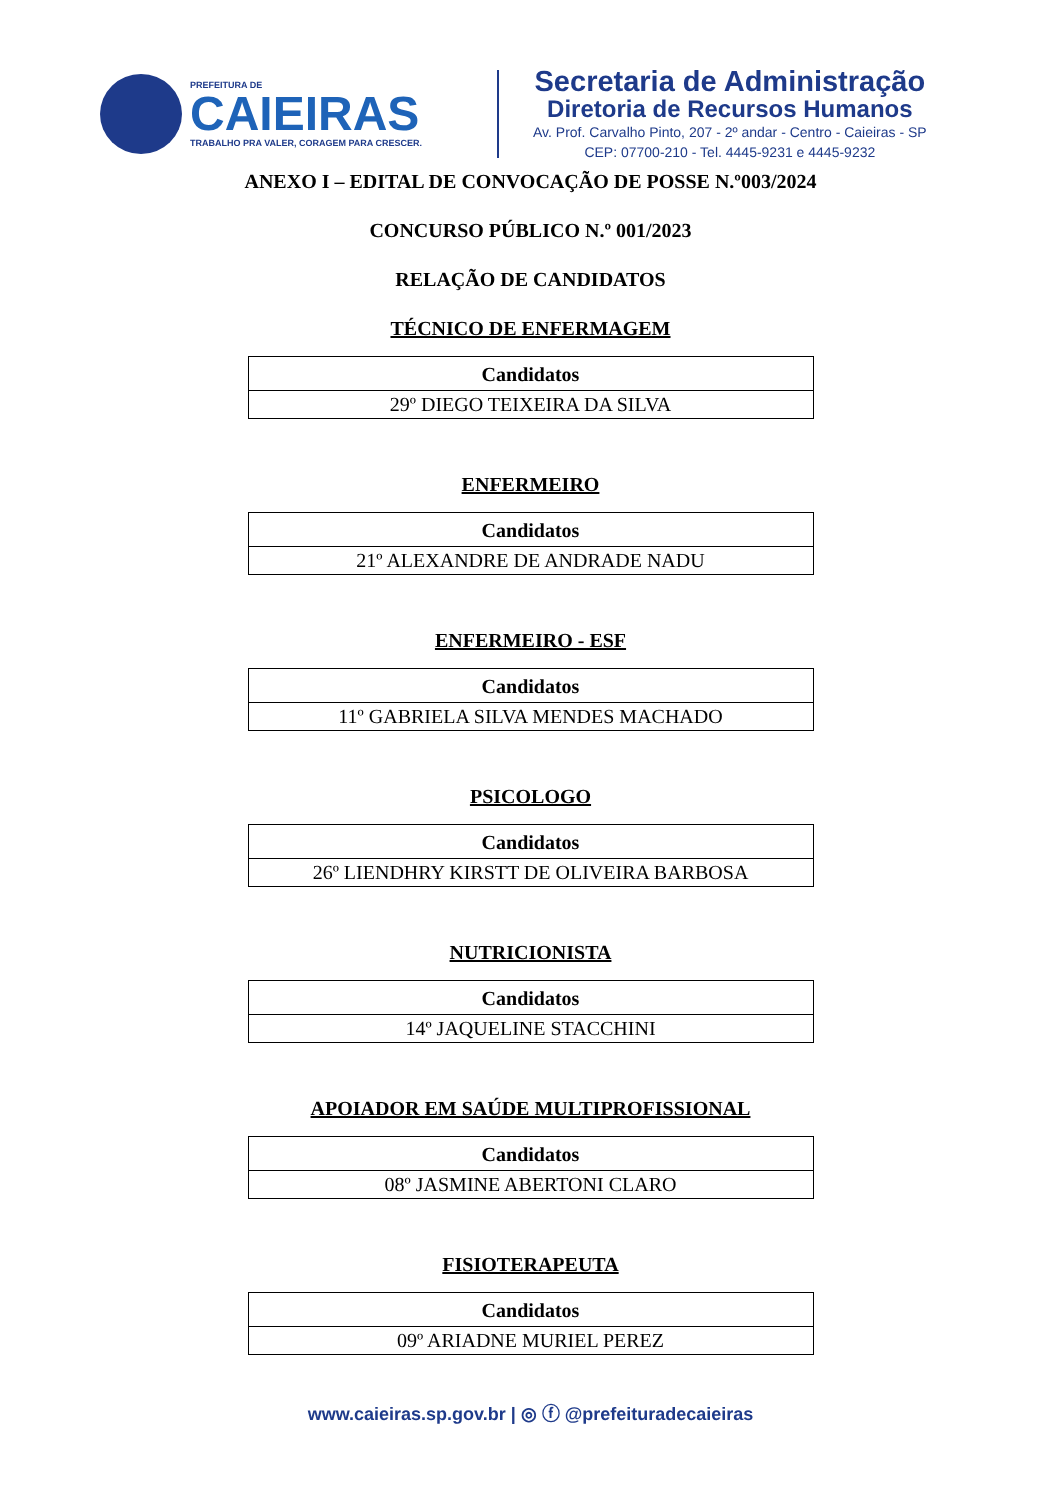PREFEITURA DE
CAIEIRAS
TRABALHO PRA VALER, CORAGEM PARA CRESCER.
Secretaria de Administração
Diretoria de Recursos Humanos
Av. Prof. Carvalho Pinto, 207 - 2º andar - Centro - Caieiras - SP
CEP: 07700-210 - Tel. 4445-9231 e 4445-9232
ANEXO I – EDITAL DE CONVOCAÇÃO DE POSSE N.º003/2024
CONCURSO PÚBLICO N.º 001/2023
RELAÇÃO DE CANDIDATOS
TÉCNICO DE ENFERMAGEM
| Candidatos |
| --- |
| 29º DIEGO TEIXEIRA DA SILVA |
ENFERMEIRO
| Candidatos |
| --- |
| 21º ALEXANDRE DE ANDRADE NADU |
ENFERMEIRO - ESF
| Candidatos |
| --- |
| 11º GABRIELA SILVA MENDES MACHADO |
PSICOLOGO
| Candidatos |
| --- |
| 26º LIENDHRY KIRSTT DE OLIVEIRA BARBOSA |
NUTRICIONISTA
| Candidatos |
| --- |
| 14º JAQUELINE STACCHINI |
APOIADOR EM SAÚDE MULTIPROFISSIONAL
| Candidatos |
| --- |
| 08º JASMINE ABERTONI CLARO |
FISIOTERAPEUTA
| Candidatos |
| --- |
| 09º ARIADNE MURIEL PEREZ |
www.caieiras.sp.gov.br | ◎ ⓕ @prefeituradecaieiras